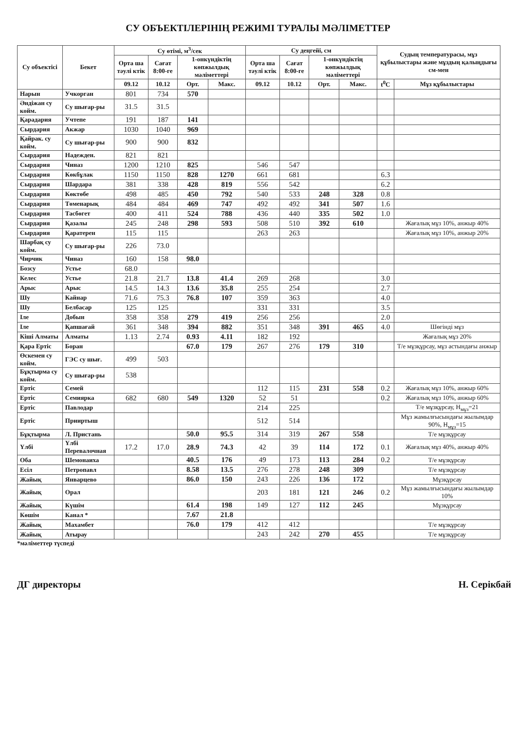СУ ОБЪЕКТІЛЕРІНІҢ РЕЖИМІ ТУРАЛЫ МӘЛІМЕТТЕР
| Су объектісі | Бекет | Су өтімі, м<sup>3</sup>/сек | | | | Су деңгейі, см | | | | Судың температурасы, мұз құбылыстары және мұздың қалыңдығы см-мен | |
| --- | --- | --- | --- | --- | --- | --- | --- | --- | --- | --- | --- |
| | | Орта ша тәулі ктік | Сағат 8:00-ге | 1-онкүндіктің көпжылдық мәліметтері | | Орта ша тәулі ктік | Сағат 8:00-ге | 1-онкүндіктің көпжылдық мәліметтері | | | |
| | | 09.12 | 10.12 | Орт. | Макс. | 09.12 | 10.12 | Орт. | Макс. | t<sup>0</sup>C | Мұз құбылыстары |
| Нарын | Учкорган | 801 | 734 | 570 | | | | | | | |
| Әндіжан су койм. | Су шығар-ры | 31.5 | 31.5 | | | | | | | | |
| Қарадария | Учтепе | 191 | 187 | 141 | | | | | | | |
| Сырдария | Акжар | 1030 | 1040 | 969 | | | | | | | |
| Қайрак. су койм. | Су шығар-ры | 900 | 900 | 832 | | | | | | | |
| Сырдария | Надежден. | 821 | 821 | | | | | | | | |
| Сырдария | Чиназ | 1200 | 1210 | 825 | | 546 | 547 | | | | |
| Сырдария | Көкбұлак | 1150 | 1150 | 828 | 1270 | 661 | 681 | | | 6.3 | |
| Сырдария | Шардара | 381 | 338 | 428 | 819 | 556 | 542 | | | 6.2 | |
| Сырдария | Көктөбе | 498 | 485 | 450 | 792 | 540 | 533 | 248 | 328 | 0.8 | |
| Сырдария | Төменарық | 484 | 484 | 469 | 747 | 492 | 492 | 341 | 507 | 1.6 | |
| Сырдария | Тасбөгет | 400 | 411 | 524 | 788 | 436 | 440 | 335 | 502 | 1.0 | |
| Сырдария | Қазалы | 245 | 248 | 298 | 593 | 508 | 510 | 392 | 610 | | Жағалық мұз 10%, анжыр 40% |
| Сырдария | Қаратерен | 115 | 115 | | | 263 | 263 | | | | Жағалық мұз 10%, анжыр 20% |
| Шарбақ су койм. | Су шығар-ры | 226 | 73.0 | | | | | | | | |
| Чирчик | Чиназ | 160 | 158 | 98.0 | | | | | | | |
| Бозсу | Устье | 68.0 | | | | | | | | | |
| Келес | Устье | 21.8 | 21.7 | 13.8 | 41.4 | 269 | 268 | | | 3.0 | |
| Арыс | Арыс | 14.5 | 14.3 | 13.6 | 35.8 | 255 | 254 | | | 2.7 | |
| Шу | Кайнар | 71.6 | 75.3 | 76.8 | 107 | 359 | 363 | | | 4.0 | |
| Шу | Белбасар | 125 | 125 | | | 331 | 331 | | | 3.5 | |
| Іле | Добын | 358 | 358 | 279 | 419 | 256 | 256 | | | 2.0 | |
| Іле | Қапшағай | 361 | 348 | 394 | 882 | 351 | 348 | 391 | 465 | 4.0 | Шөгінді мұз |
| Кіші Алматы | Алматы | 1.13 | 2.74 | 0.93 | 4.11 | 182 | 192 | | | | Жағалық мұз 20% |
| Қара Ертіс | Боран | | | 67.0 | 179 | 267 | 276 | 179 | 310 | | Т/е мұзқұрсау, мұз астындағы анжыр |
| Өскемен су койм. | ГЭС су шығ. | 499 | 503 | | | | | | | | |
| Бұқтырма су койм. | Су шығар-ры | 538 | | | | | | | | | |
| Ертіс | Семей | | | | | 112 | 115 | 231 | 558 | 0.2 | Жағалық мұз 10%, анжыр 60% |
| Ертіс | Семиярка | 682 | 680 | 549 | 1320 | 52 | 51 | | | 0.2 | Жағалық мұз 10%, анжыр 60% |
| Ертіс | Павлодар | | | | | 214 | 225 | | | | Т/е мұзқұрсау, Н<sub>мұз</sub>=21 |
| Ертіс | Прииртыш | | | | | 512 | 514 | | | | Мұз жамылғысындағы жылымдар 90%, Н<sub>мұз</sub>=15 |
| Бұқтырма | Л. Пристань | | | 50.0 | 95.5 | 314 | 319 | 267 | 558 | | Т/е мұзқұрсау |
| Үлбі | Үлбі Перевалочная | 17.2 | 17.0 | 28.9 | 74.3 | 42 | 39 | 114 | 172 | 0.1 | Жағалық мұз 40%, анжыр 40% |
| Оба | Шемонаиха | | | 40.5 | 176 | 49 | 173 | 113 | 284 | 0.2 | Т/е мұзқұрсау |
| Есіл | Петропавл | | | 8.58 | 13.5 | 276 | 278 | 248 | 309 | | Т/е мұзқұрсау |
| Жайық | Январцево | | | 86.0 | 150 | 243 | 226 | 136 | 172 | | Мұзқұрсау |
| Жайық | Орал | | | | | 203 | 181 | 121 | 246 | 0.2 | Мұз жамылғысындағы жылымдар 10% |
| Жайық | Күшім | | | 61.4 | 198 | 149 | 127 | 112 | 245 | | Мұзқұрсау |
| Көшім | Канал * | | | 7.67 | 21.8 | | | | | | |
| Жайық | Махамбет | | | 76.0 | 179 | 412 | 412 | | | | Т/е мұзқұрсау |
| Жайық | Атырау | | | | | 243 | 242 | 270 | 455 | | Т/е мұзқұрсау |
*мәліметтер түспеді
ДГ директоры Н. Серікбай